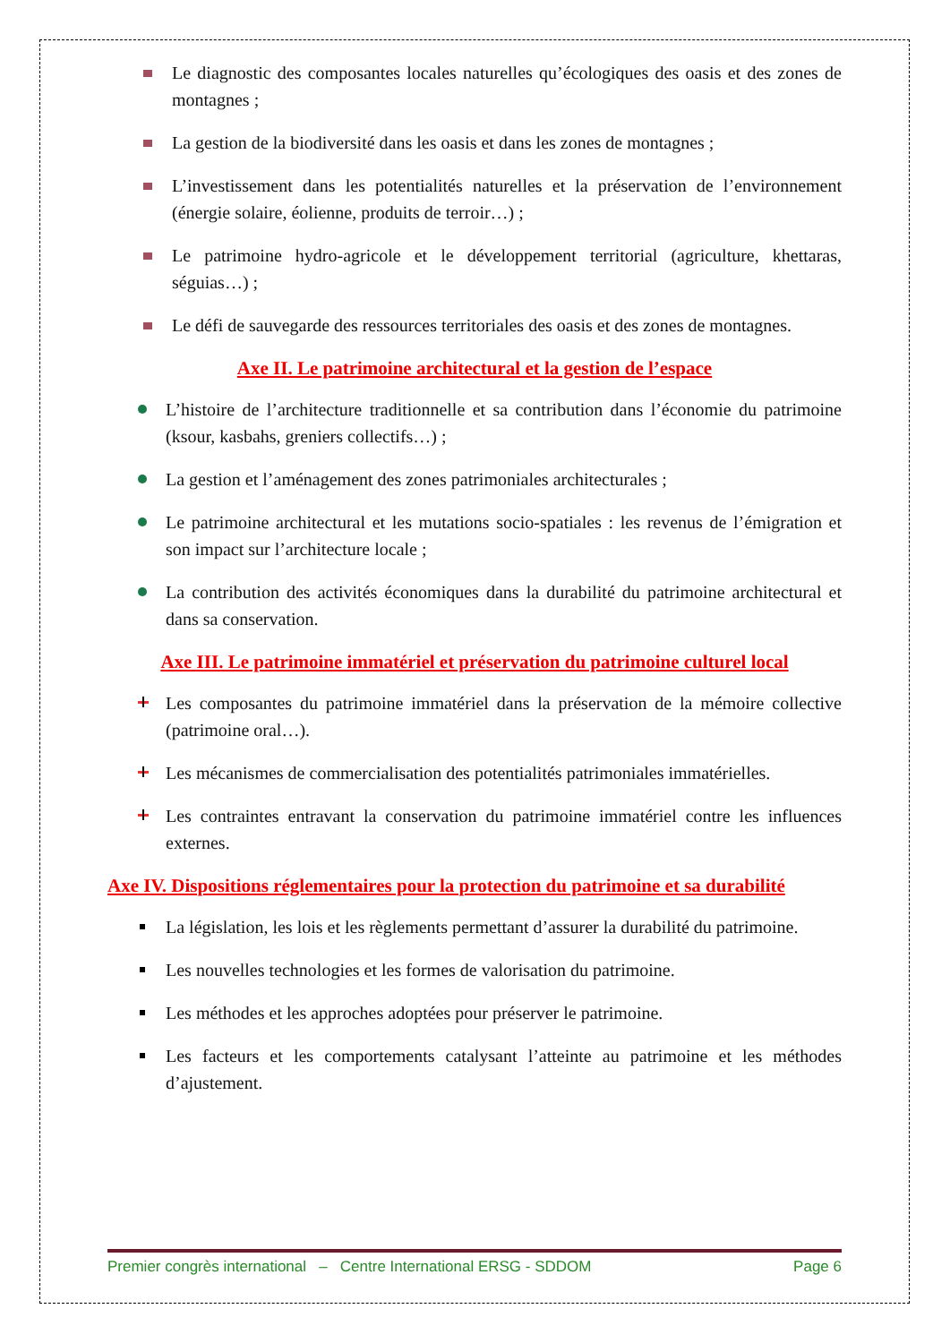Le diagnostic des composantes locales naturelles qu’écologiques des oasis et des zones de montagnes ;
La gestion de la biodiversité dans les oasis et dans les zones de montagnes ;
L’investissement dans les potentialités naturelles et la préservation de l’environnement (énergie solaire, éolienne, produits de terroir…) ;
Le patrimoine hydro-agricole et le développement territorial (agriculture, khettaras, séguias…) ;
Le défi de sauvegarde des ressources territoriales des oasis et des zones de montagnes.
Axe II. Le patrimoine architectural et la gestion de l’espace
L’histoire de l’architecture traditionnelle et sa contribution dans l’économie du patrimoine (ksour, kasbahs, greniers collectifs…) ;
La gestion et l’aménagement des zones patrimoniales architecturales ;
Le patrimoine architectural et les mutations socio-spatiales : les revenus de l’émigration et son impact sur l’architecture locale ;
La contribution des activités économiques dans la durabilité du patrimoine architectural et dans sa conservation.
Axe III. Le patrimoine immatériel et préservation du patrimoine culturel local
Les composantes du patrimoine immatériel dans la préservation de la mémoire collective (patrimoine oral…).
Les mécanismes de commercialisation des potentialités patrimoniales immatérielles.
Les contraintes entravant la conservation du patrimoine immatériel contre les influences externes.
Axe IV. Dispositions réglementaires pour la protection du patrimoine et sa durabilité
La législation, les lois et les règlements permettant d’assurer la durabilité du patrimoine.
Les nouvelles technologies et les formes de valorisation du patrimoine.
Les méthodes et les approches adoptées pour préserver le patrimoine.
Les facteurs et les comportements catalysant l’atteinte au patrimoine et les méthodes d’ajustement.
Premier congrès international – Centre International ERSG - SDDOM Page 6